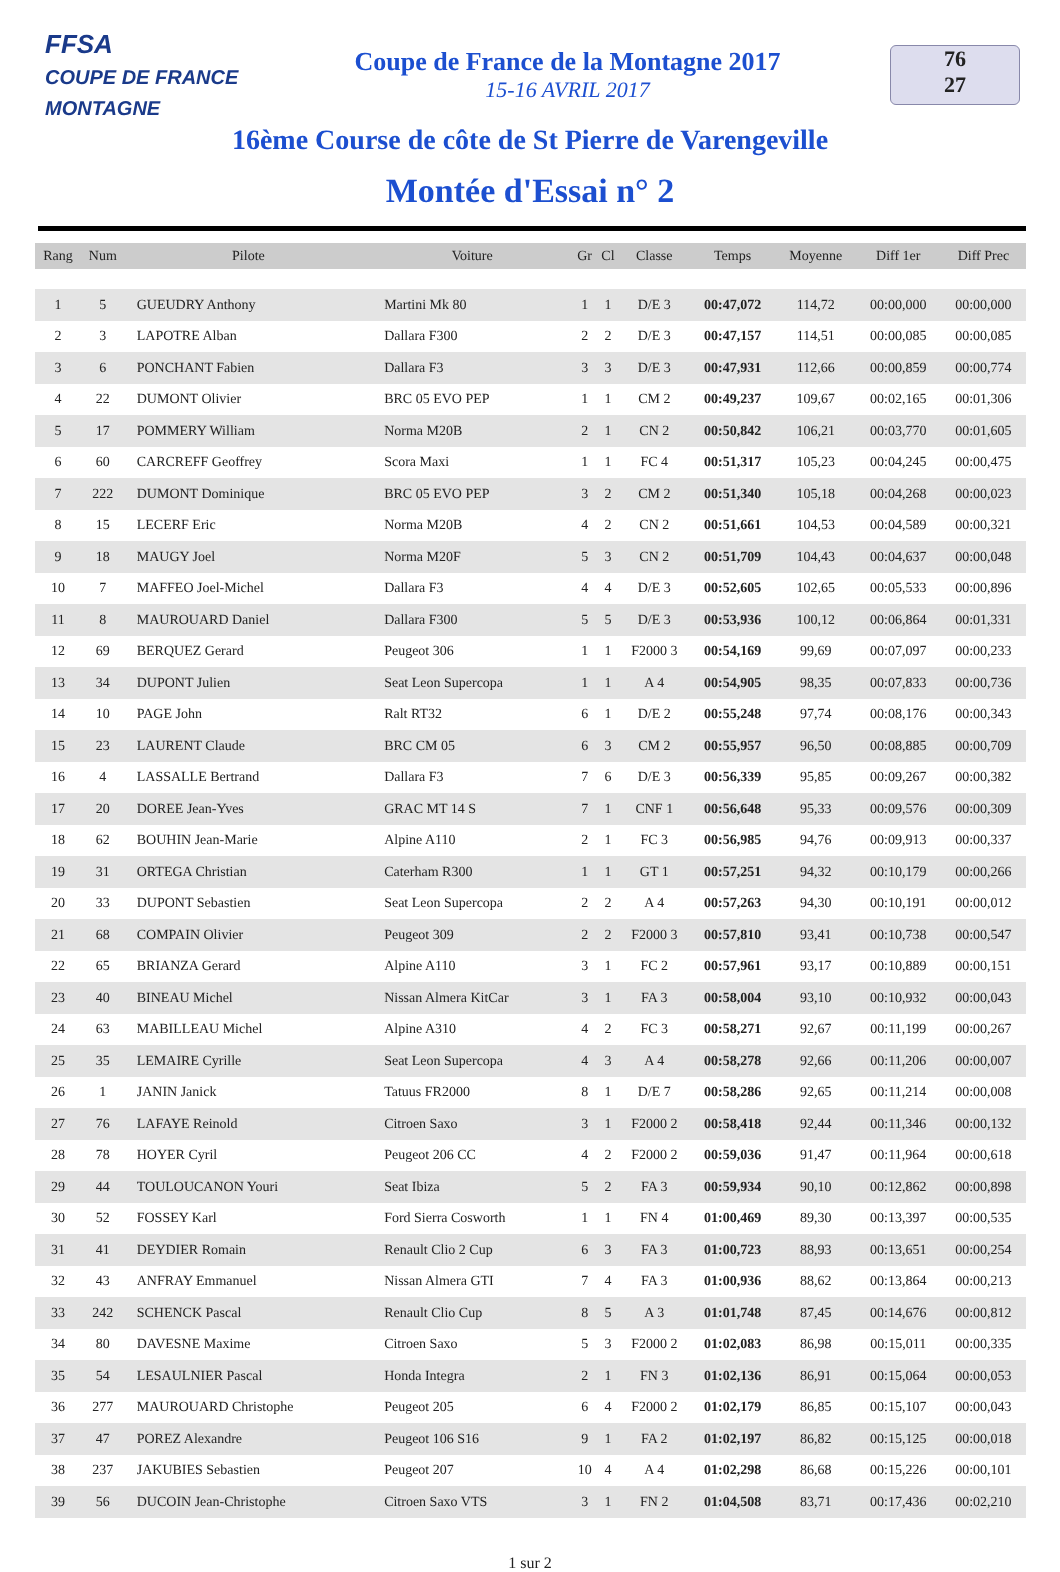FFSA
COUPE DE FRANCE MONTAGNE
Coupe de France de la Montagne 2017
15-16 AVRIL 2017
76
27
16ème Course de côte de St Pierre de Varengeville
Montée d'Essai n° 2
| Rang | Num | Pilote | Voiture | Gr | Cl | Classe | Temps | Moyenne | Diff 1er | Diff Prec |
| --- | --- | --- | --- | --- | --- | --- | --- | --- | --- | --- |
| 1 | 5 | GUEUDRY Anthony | Martini Mk 80 | 1 | 1 | D/E 3 | 00:47,072 | 114,72 | 00:00,000 | 00:00,000 |
| 2 | 3 | LAPOTRE Alban | Dallara F300 | 2 | 2 | D/E 3 | 00:47,157 | 114,51 | 00:00,085 | 00:00,085 |
| 3 | 6 | PONCHANT Fabien | Dallara F3 | 3 | 3 | D/E 3 | 00:47,931 | 112,66 | 00:00,859 | 00:00,774 |
| 4 | 22 | DUMONT Olivier | BRC 05 EVO PEP | 1 | 1 | CM 2 | 00:49,237 | 109,67 | 00:02,165 | 00:01,306 |
| 5 | 17 | POMMERY William | Norma M20B | 2 | 1 | CN 2 | 00:50,842 | 106,21 | 00:03,770 | 00:01,605 |
| 6 | 60 | CARCREFF Geoffrey | Scora Maxi | 1 | 1 | FC 4 | 00:51,317 | 105,23 | 00:04,245 | 00:00,475 |
| 7 | 222 | DUMONT Dominique | BRC 05 EVO PEP | 3 | 2 | CM 2 | 00:51,340 | 105,18 | 00:04,268 | 00:00,023 |
| 8 | 15 | LECERF Eric | Norma M20B | 4 | 2 | CN 2 | 00:51,661 | 104,53 | 00:04,589 | 00:00,321 |
| 9 | 18 | MAUGY Joel | Norma M20F | 5 | 3 | CN 2 | 00:51,709 | 104,43 | 00:04,637 | 00:00,048 |
| 10 | 7 | MAFFEO Joel-Michel | Dallara F3 | 4 | 4 | D/E 3 | 00:52,605 | 102,65 | 00:05,533 | 00:00,896 |
| 11 | 8 | MAUROUARD Daniel | Dallara F300 | 5 | 5 | D/E 3 | 00:53,936 | 100,12 | 00:06,864 | 00:01,331 |
| 12 | 69 | BERQUEZ Gerard | Peugeot 306 | 1 | 1 | F2000 3 | 00:54,169 | 99,69 | 00:07,097 | 00:00,233 |
| 13 | 34 | DUPONT Julien | Seat Leon Supercopa | 1 | 1 | A 4 | 00:54,905 | 98,35 | 00:07,833 | 00:00,736 |
| 14 | 10 | PAGE John | Ralt RT32 | 6 | 1 | D/E 2 | 00:55,248 | 97,74 | 00:08,176 | 00:00,343 |
| 15 | 23 | LAURENT Claude | BRC CM 05 | 6 | 3 | CM 2 | 00:55,957 | 96,50 | 00:08,885 | 00:00,709 |
| 16 | 4 | LASSALLE Bertrand | Dallara F3 | 7 | 6 | D/E 3 | 00:56,339 | 95,85 | 00:09,267 | 00:00,382 |
| 17 | 20 | DOREE Jean-Yves | GRAC MT 14 S | 7 | 1 | CNF 1 | 00:56,648 | 95,33 | 00:09,576 | 00:00,309 |
| 18 | 62 | BOUHIN Jean-Marie | Alpine A110 | 2 | 1 | FC 3 | 00:56,985 | 94,76 | 00:09,913 | 00:00,337 |
| 19 | 31 | ORTEGA Christian | Caterham R300 | 1 | 1 | GT 1 | 00:57,251 | 94,32 | 00:10,179 | 00:00,266 |
| 20 | 33 | DUPONT Sebastien | Seat Leon Supercopa | 2 | 2 | A 4 | 00:57,263 | 94,30 | 00:10,191 | 00:00,012 |
| 21 | 68 | COMPAIN Olivier | Peugeot 309 | 2 | 2 | F2000 3 | 00:57,810 | 93,41 | 00:10,738 | 00:00,547 |
| 22 | 65 | BRIANZA Gerard | Alpine A110 | 3 | 1 | FC 2 | 00:57,961 | 93,17 | 00:10,889 | 00:00,151 |
| 23 | 40 | BINEAU Michel | Nissan Almera KitCar | 3 | 1 | FA 3 | 00:58,004 | 93,10 | 00:10,932 | 00:00,043 |
| 24 | 63 | MABILLEAU Michel | Alpine A310 | 4 | 2 | FC 3 | 00:58,271 | 92,67 | 00:11,199 | 00:00,267 |
| 25 | 35 | LEMAIRE Cyrille | Seat Leon Supercopa | 4 | 3 | A 4 | 00:58,278 | 92,66 | 00:11,206 | 00:00,007 |
| 26 | 1 | JANIN Janick | Tatuus FR2000 | 8 | 1 | D/E 7 | 00:58,286 | 92,65 | 00:11,214 | 00:00,008 |
| 27 | 76 | LAFAYE Reinold | Citroen Saxo | 3 | 1 | F2000 2 | 00:58,418 | 92,44 | 00:11,346 | 00:00,132 |
| 28 | 78 | HOYER Cyril | Peugeot 206 CC | 4 | 2 | F2000 2 | 00:59,036 | 91,47 | 00:11,964 | 00:00,618 |
| 29 | 44 | TOULOUCANON Youri | Seat Ibiza | 5 | 2 | FA 3 | 00:59,934 | 90,10 | 00:12,862 | 00:00,898 |
| 30 | 52 | FOSSEY Karl | Ford Sierra Cosworth | 1 | 1 | FN 4 | 01:00,469 | 89,30 | 00:13,397 | 00:00,535 |
| 31 | 41 | DEYDIER Romain | Renault Clio 2 Cup | 6 | 3 | FA 3 | 01:00,723 | 88,93 | 00:13,651 | 00:00,254 |
| 32 | 43 | ANFRAY Emmanuel | Nissan Almera GTI | 7 | 4 | FA 3 | 01:00,936 | 88,62 | 00:13,864 | 00:00,213 |
| 33 | 242 | SCHENCK Pascal | Renault Clio Cup | 8 | 5 | A 3 | 01:01,748 | 87,45 | 00:14,676 | 00:00,812 |
| 34 | 80 | DAVESNE Maxime | Citroen Saxo | 5 | 3 | F2000 2 | 01:02,083 | 86,98 | 00:15,011 | 00:00,335 |
| 35 | 54 | LESAULNIER Pascal | Honda Integra | 2 | 1 | FN 3 | 01:02,136 | 86,91 | 00:15,064 | 00:00,053 |
| 36 | 277 | MAUROUARD Christophe | Peugeot 205 | 6 | 4 | F2000 2 | 01:02,179 | 86,85 | 00:15,107 | 00:00,043 |
| 37 | 47 | POREZ Alexandre | Peugeot 106 S16 | 9 | 1 | FA 2 | 01:02,197 | 86,82 | 00:15,125 | 00:00,018 |
| 38 | 237 | JAKUBIES Sebastien | Peugeot 207 | 10 | 4 | A 4 | 01:02,298 | 86,68 | 00:15,226 | 00:00,101 |
| 39 | 56 | DUCOIN Jean-Christophe | Citroen Saxo VTS | 3 | 1 | FN 2 | 01:04,508 | 83,71 | 00:17,436 | 00:02,210 |
1 sur 2